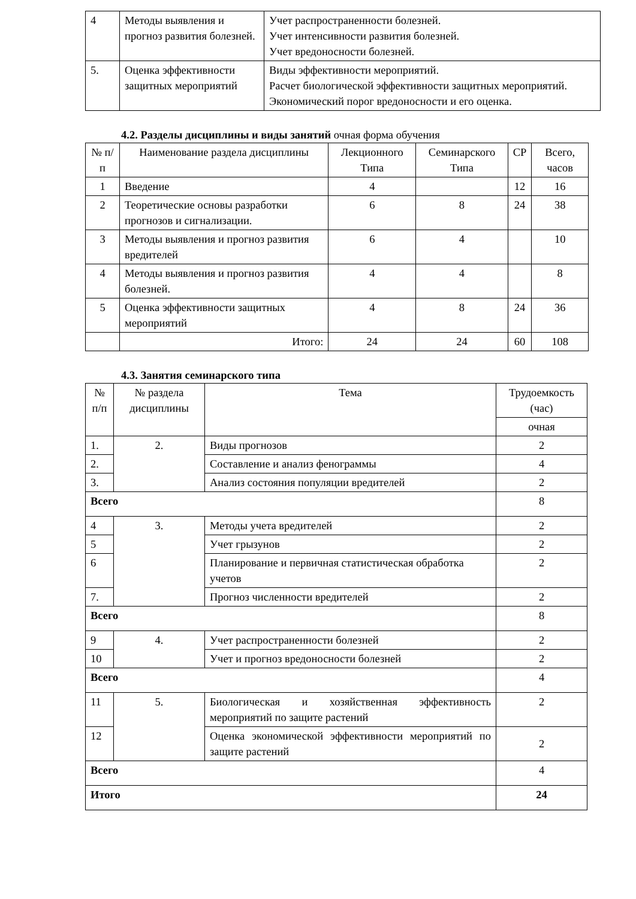| 4 | Методы выявления и прогноз развития болезней. | Учет распространенности болезней. Учет интенсивности развития болезней. Учет вредоносности болезней. |
| 5. | Оценка эффективности защитных мероприятий | Виды эффективности мероприятий. Расчет биологической эффективности защитных мероприятий. Экономический порог вредоносности и его оценка. |
4.2. Разделы дисциплины и виды занятий очная форма обучения
| № п/п | Наименование раздела дисциплины | Лекционного Типа | Семинарского Типа | СР | Всего, часов |
| --- | --- | --- | --- | --- | --- |
| 1 | Введение | 4 | | 12 | 16 |
| 2 | Теоретические основы разработки прогнозов и сигнализации. | 6 | 8 | 24 | 38 |
| 3 | Методы выявления и прогноз развития вредителей | 6 | 4 | | 10 |
| 4 | Методы выявления и прогноз развития болезней. | 4 | 4 | | 8 |
| 5 | Оценка эффективности защитных мероприятий | 4 | 8 | 24 | 36 |
| | Итого: | 24 | 24 | 60 | 108 |
4.3. Занятия семинарского типа
| № п/п | № раздела дисциплины | Тема | Трудоемкость (час) |
| --- | --- | --- | --- |
| | | | очная |
| 1. | 2. | Виды прогнозов | 2 |
| 2. | | Составление и анализ фенограммы | 4 |
| 3. | | Анализ состояния популяции вредителей | 2 |
| Всего | | | 8 |
| 4 | 3. | Методы учета вредителей | 2 |
| 5 | | Учет грызунов | 2 |
| 6 | | Планирование и первичная статистическая обработка учетов | 2 |
| 7. | | Прогноз численности вредителей | 2 |
| Всего | | | 8 |
| 9 | 4. | Учет распространенности болезней | 2 |
| 10 | | Учет и прогноз вредоносности болезней | 2 |
| Всего | | | 4 |
| 11 | 5. | Биологическая и хозяйственная эффективность мероприятий по защите растений | 2 |
| 12 | | Оценка экономической эффективности мероприятий по защите растений | 2 |
| Всего | | | 4 |
| Итого | | | 24 |